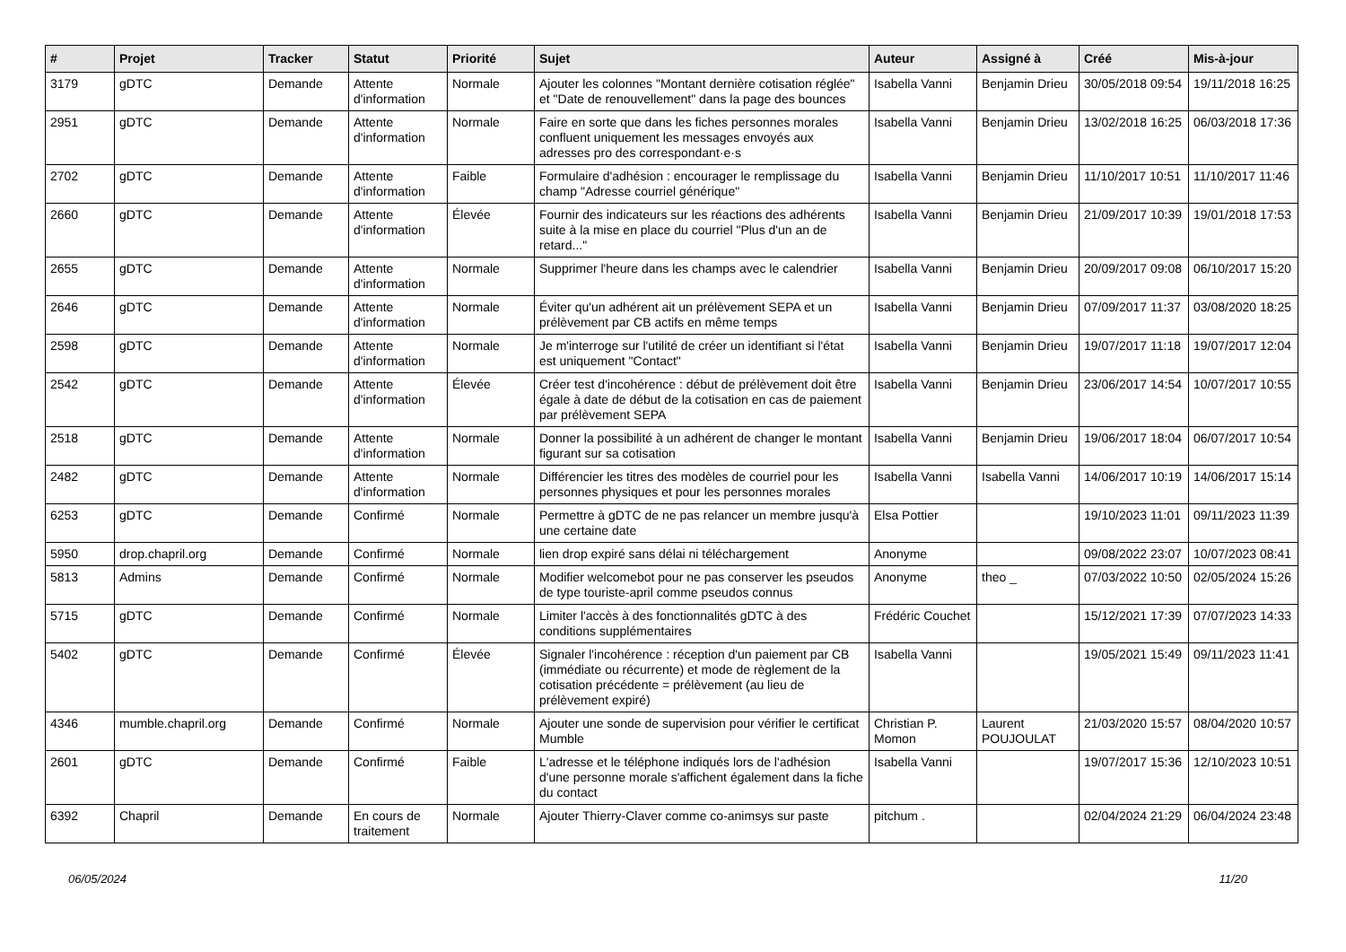| # | Projet | Tracker | Statut | Priorité | Sujet | Auteur | Assigné à | Créé | Mis-à-jour |
| --- | --- | --- | --- | --- | --- | --- | --- | --- | --- |
| 3179 | gDTC | Demande | Attente d'information | Normale | Ajouter les colonnes "Montant dernière cotisation réglée" et "Date de renouvellement" dans la page des bounces | Isabella Vanni | Benjamin Drieu | 30/05/2018 09:54 | 19/11/2018 16:25 |
| 2951 | gDTC | Demande | Attente d'information | Normale | Faire en sorte que dans les fiches personnes morales confluent uniquement les messages envoyés aux adresses pro des correspondant·e·s | Isabella Vanni | Benjamin Drieu | 13/02/2018 16:25 | 06/03/2018 17:36 |
| 2702 | gDTC | Demande | Attente d'information | Faible | Formulaire d'adhésion : encourager le remplissage du champ "Adresse courriel générique" | Isabella Vanni | Benjamin Drieu | 11/10/2017 10:51 | 11/10/2017 11:46 |
| 2660 | gDTC | Demande | Attente d'information | Élevée | Fournir des indicateurs sur les réactions des adhérents suite à la mise en place du courriel "Plus d'un an de retard..." | Isabella Vanni | Benjamin Drieu | 21/09/2017 10:39 | 19/01/2018 17:53 |
| 2655 | gDTC | Demande | Attente d'information | Normale | Supprimer l'heure dans les champs avec le calendrier | Isabella Vanni | Benjamin Drieu | 20/09/2017 09:08 | 06/10/2017 15:20 |
| 2646 | gDTC | Demande | Attente d'information | Normale | Éviter qu'un adhérent ait un prélèvement SEPA et un prélèvement par CB actifs en même temps | Isabella Vanni | Benjamin Drieu | 07/09/2017 11:37 | 03/08/2020 18:25 |
| 2598 | gDTC | Demande | Attente d'information | Normale | Je m'interroge sur l'utilité de créer un identifiant si l'état est uniquement "Contact" | Isabella Vanni | Benjamin Drieu | 19/07/2017 11:18 | 19/07/2017 12:04 |
| 2542 | gDTC | Demande | Attente d'information | Élevée | Créer test d'incohérence : début de prélèvement doit être égale à date de début de la cotisation en cas de paiement par prélèvement SEPA | Isabella Vanni | Benjamin Drieu | 23/06/2017 14:54 | 10/07/2017 10:55 |
| 2518 | gDTC | Demande | Attente d'information | Normale | Donner la possibilité à un adhérent de changer le montant figurant sur sa cotisation | Isabella Vanni | Benjamin Drieu | 19/06/2017 18:04 | 06/07/2017 10:54 |
| 2482 | gDTC | Demande | Attente d'information | Normale | Différencier les titres des modèles de courriel pour les personnes physiques et pour les personnes morales | Isabella Vanni | Isabella Vanni | 14/06/2017 10:19 | 14/06/2017 15:14 |
| 6253 | gDTC | Demande | Confirmé | Normale | Permettre à gDTC de ne pas relancer un membre jusqu'à une certaine date | Elsa Pottier | | 19/10/2023 11:01 | 09/11/2023 11:39 |
| 5950 | drop.chapril.org | Demande | Confirmé | Normale | lien drop expiré sans délai ni téléchargement | Anonyme | | 09/08/2022 23:07 | 10/07/2023 08:41 |
| 5813 | Admins | Demande | Confirmé | Normale | Modifier welcomebot pour ne pas conserver les pseudos de type touriste-april comme pseudos connus | Anonyme | theo _ | 07/03/2022 10:50 | 02/05/2024 15:26 |
| 5715 | gDTC | Demande | Confirmé | Normale | Limiter l'accès à des fonctionnalités gDTC à des conditions supplémentaires | Frédéric Couchet | | 15/12/2021 17:39 | 07/07/2023 14:33 |
| 5402 | gDTC | Demande | Confirmé | Élevée | Signaler l'incohérence : réception d'un paiement par CB (immédiate ou récurrente) et mode de règlement de la cotisation précédente = prélèvement (au lieu de prélèvement expiré) | Isabella Vanni | | 19/05/2021 15:49 | 09/11/2023 11:41 |
| 4346 | mumble.chapril.org | Demande | Confirmé | Normale | Ajouter une sonde de supervision pour vérifier le certificat Mumble | Christian P. Momon | Laurent POUJOULAT | 21/03/2020 15:57 | 08/04/2020 10:57 |
| 2601 | gDTC | Demande | Confirmé | Faible | L'adresse et le téléphone indiqués lors de l'adhésion d'une personne morale s'affichent également dans la fiche du contact | Isabella Vanni | | 19/07/2017 15:36 | 12/10/2023 10:51 |
| 6392 | Chapril | Demande | En cours de traitement | Normale | Ajouter Thierry-Claver comme co-animsys sur paste | pitchum . | | 02/04/2024 21:29 | 06/04/2024 23:48 |
06/05/2024 11/20